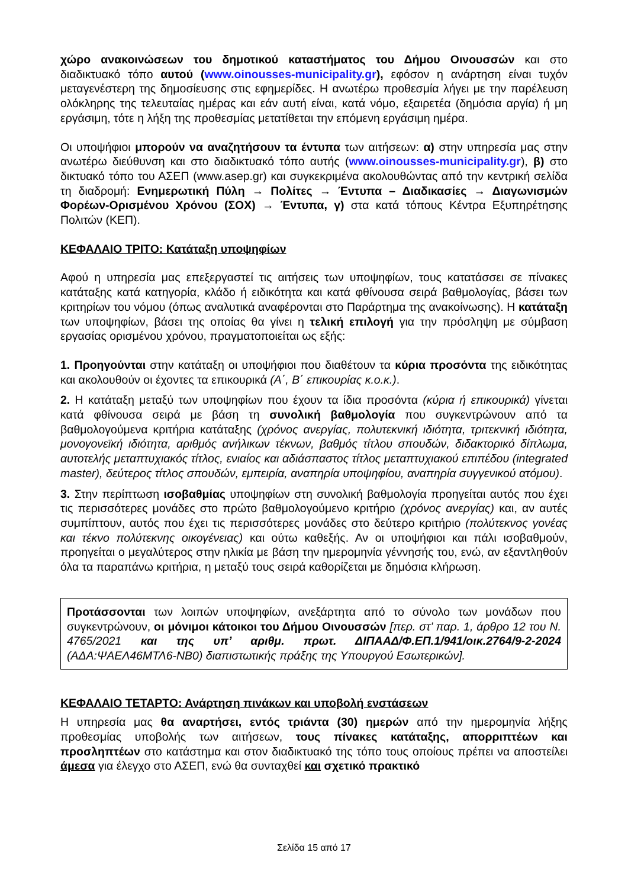χώρο ανακοινώσεων του δημοτικού καταστήματος του Δήμου Οινουσσών και στο διαδικτυακό τόπο αυτού (www.oinousses-municipality.gr), εφόσον η ανάρτηση είναι τυχόν μεταγενέστερη της δημοσίευσης στις εφημερίδες. Η ανωτέρω προθεσμία λήγει με την παρέλευση ολόκληρης της τελευταίας ημέρας και εάν αυτή είναι, κατά νόμο, εξαιρετέα (δημόσια αργία) ή μη εργάσιμη, τότε η λήξη της προθεσμίας μετατίθεται την επόμενη εργάσιμη ημέρα.
Οι υποψήφιοι μπορούν να αναζητήσουν τα έντυπα των αιτήσεων: α) στην υπηρεσία μας στην ανωτέρω διεύθυνση και στο διαδικτυακό τόπο αυτής (www.oinousses-municipality.gr), β) στο δικτυακό τόπο του ΑΣΕΠ (www.asep.gr) και συγκεκριμένα ακολουθώντας από την κεντρική σελίδα τη διαδρομή: Ενημερωτική Πύλη → Πολίτες → Έντυπα – Διαδικασίες → Διαγωνισμών Φορέων-Ορισμένου Χρόνου (ΣΟΧ) → Έντυπα, γ) στα κατά τόπους Κέντρα Εξυπηρέτησης Πολιτών (ΚΕΠ).
ΚΕΦΑΛΑΙΟ ΤΡΙΤΟ: Κατάταξη υποψηφίων
Αφού η υπηρεσία μας επεξεργαστεί τις αιτήσεις των υποψηφίων, τους κατατάσσει σε πίνακες κατάταξης κατά κατηγορία, κλάδο ή ειδικότητα και κατά φθίνουσα σειρά βαθμολογίας, βάσει των κριτηρίων του νόμου (όπως αναλυτικά αναφέρονται στο Παράρτημα της ανακοίνωσης). Η κατάταξη των υποψηφίων, βάσει της οποίας θα γίνει η τελική επιλογή για την πρόσληψη με σύμβαση εργασίας ορισμένου χρόνου, πραγματοποιείται ως εξής:
1. Προηγούνται στην κατάταξη οι υποψήφιοι που διαθέτουν τα κύρια προσόντα της ειδικότητας και ακολουθούν οι έχοντες τα επικουρικά (Α΄, Β΄ επικουρίας κ.ο.κ.).
2. Η κατάταξη μεταξύ των υποψηφίων που έχουν τα ίδια προσόντα (κύρια ή επικουρικά) γίνεται κατά φθίνουσα σειρά με βάση τη συνολική βαθμολογία που συγκεντρώνουν από τα βαθμολογούμενα κριτήρια κατάταξης (χρόνος ανεργίας, πολυτεκνική ιδιότητα, τριτεκνική ιδιότητα, μονογονεϊκή ιδιότητα, αριθμός ανήλικων τέκνων, βαθμός τίτλου σπουδών, διδακτορικό δίπλωμα, αυτοτελής μεταπτυχιακός τίτλος, ενιαίος και αδιάσπαστος τίτλος μεταπτυχιακού επιπέδου (integrated master), δεύτερος τίτλος σπουδών, εμπειρία, αναπηρία υποψηφίου, αναπηρία συγγενικού ατόμου).
3. Στην περίπτωση ισοβαθμίας υποψηφίων στη συνολική βαθμολογία προηγείται αυτός που έχει τις περισσότερες μονάδες στο πρώτο βαθμολογούμενο κριτήριο (χρόνος ανεργίας) και, αν αυτές συμπίπτουν, αυτός που έχει τις περισσότερες μονάδες στο δεύτερο κριτήριο (πολύτεκνος γονέας και τέκνο πολύτεκνης οικογένειας) και ούτω καθεξής. Αν οι υποψήφιοι και πάλι ισοβαθμούν, προηγείται ο μεγαλύτερος στην ηλικία με βάση την ημερομηνία γέννησής του, ενώ, αν εξαντληθούν όλα τα παραπάνω κριτήρια, η μεταξύ τους σειρά καθορίζεται με δημόσια κλήρωση.
Προτάσσονται των λοιπών υποψηφίων, ανεξάρτητα από το σύνολο των μονάδων που συγκεντρώνουν, οι μόνιμοι κάτοικοι του Δήμου Οινουσσών [περ. στ’ παρ. 1, άρθρο 12 του Ν. 4765/2021 και της υπ’ αριθμ. πρωτ. ΔΙΠΑΑΔ/Φ.ΕΠ.1/941/οικ.2764/9-2-2024 (ΑΔΑ:ΨΑΕΛ46ΜΤΛ6-ΝΒ0) διαπιστωτικής πράξης της Υπουργού Εσωτερικών].
ΚΕΦΑΛΑΙΟ ΤΕΤΑΡΤΟ: Ανάρτηση πινάκων και υποβολή ενστάσεων
Η υπηρεσία μας θα αναρτήσει, εντός τριάντα (30) ημερών από την ημερομηνία λήξης προθεσμίας υποβολής των αιτήσεων, τους πίνακες κατάταξης, απορριπτέων και προσληπτέων στο κατάστημα και στον διαδικτυακό της τόπο τους οποίους πρέπει να αποστείλει άμεσα για έλεγχο στο ΑΣΕΠ, ενώ θα συνταχθεί και σχετικό πρακτικό
Σελίδα 15 από 17